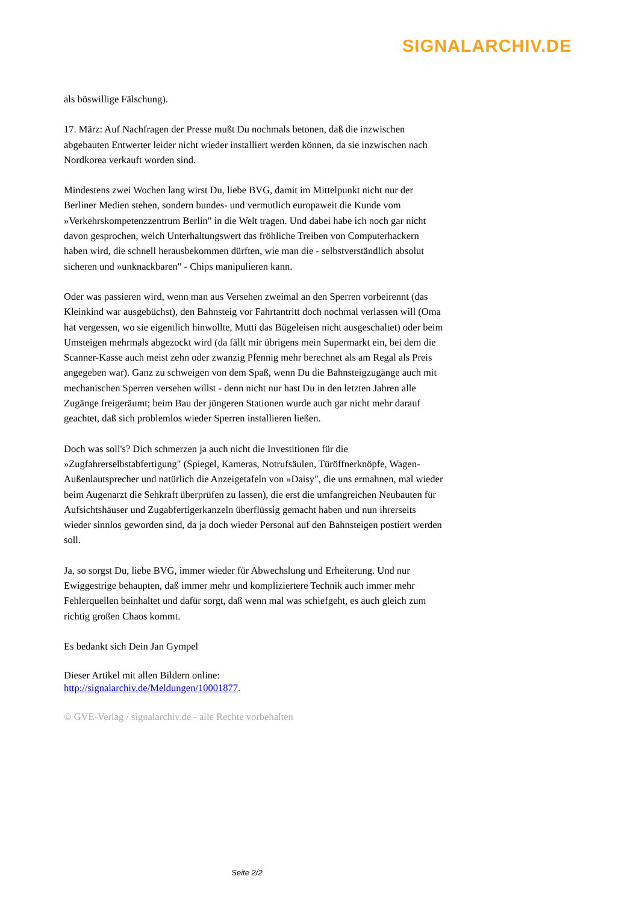SIGNALARCHIV.DE
als böswillige Fälschung).
17. März: Auf Nachfragen der Presse mußt Du nochmals betonen, daß die inzwischen abgebauten Entwerter leider nicht wieder installiert werden können, da sie inzwischen nach Nordkorea verkauft worden sind.
Mindestens zwei Wochen lang wirst Du, liebe BVG, damit im Mittelpunkt nicht nur der Berliner Medien stehen, sondern bundes- und vermutlich europaweit die Kunde vom »Verkehrskompetenzzentrum Berlin" in die Welt tragen. Und dabei habe ich noch gar nicht davon gesprochen, welch Unterhaltungswert das fröhliche Treiben von Computerhackern haben wird, die schnell herausbekommen dürften, wie man die - selbstverständlich absolut sicheren und »unknackbaren" - Chips manipulieren kann.
Oder was passieren wird, wenn man aus Versehen zweimal an den Sperren vorbeirennt (das Kleinkind war ausgebüchst), den Bahnsteig vor Fahrtantritt doch nochmal verlassen will (Oma hat vergessen, wo sie eigentlich hinwollte, Mutti das Bügeleisen nicht ausgeschaltet) oder beim Umsteigen mehrmals abgezockt wird (da fällt mir übrigens mein Supermarkt ein, bei dem die Scanner-Kasse auch meist zehn oder zwanzig Pfennig mehr berechnet als am Regal als Preis angegeben war). Ganz zu schweigen von dem Spaß, wenn Du die Bahnsteigzugänge auch mit mechanischen Sperren versehen willst - denn nicht nur hast Du in den letzten Jahren alle Zugänge freigeräumt; beim Bau der jüngeren Stationen wurde auch gar nicht mehr darauf geachtet, daß sich problemlos wieder Sperren installieren ließen.
Doch was soll's? Dich schmerzen ja auch nicht die Investitionen für die »Zugfahrerselbstabfertigung" (Spiegel, Kameras, Notrufsäulen, Türöffnerknöpfe, Wagen-Außenlautsprecher und natürlich die Anzeigetafeln von »Daisy", die uns ermahnen, mal wieder beim Augenarzt die Sehkraft überprüfen zu lassen), die erst die umfangreichen Neubauten für Aufsichtshäuser und Zugabfertigerkanzeln überflüssig gemacht haben und nun ihrerseits wieder sinnlos geworden sind, da ja doch wieder Personal auf den Bahnsteigen postiert werden soll.
Ja, so sorgst Du, liebe BVG, immer wieder für Abwechslung und Erheiterung. Und nur Ewiggestrige behaupten, daß immer mehr und kompliziertere Technik auch immer mehr Fehlerquellen beinhaltet und dafür sorgt, daß wenn mal was schiefgeht, es auch gleich zum richtig großen Chaos kommt.
Es bedankt sich Dein Jan Gympel
Dieser Artikel mit allen Bildern online:
http://signalarchiv.de/Meldungen/10001877.
© GVE-Verlag / signalarchiv.de - alle Rechte vorbehalten
Seite 2/2